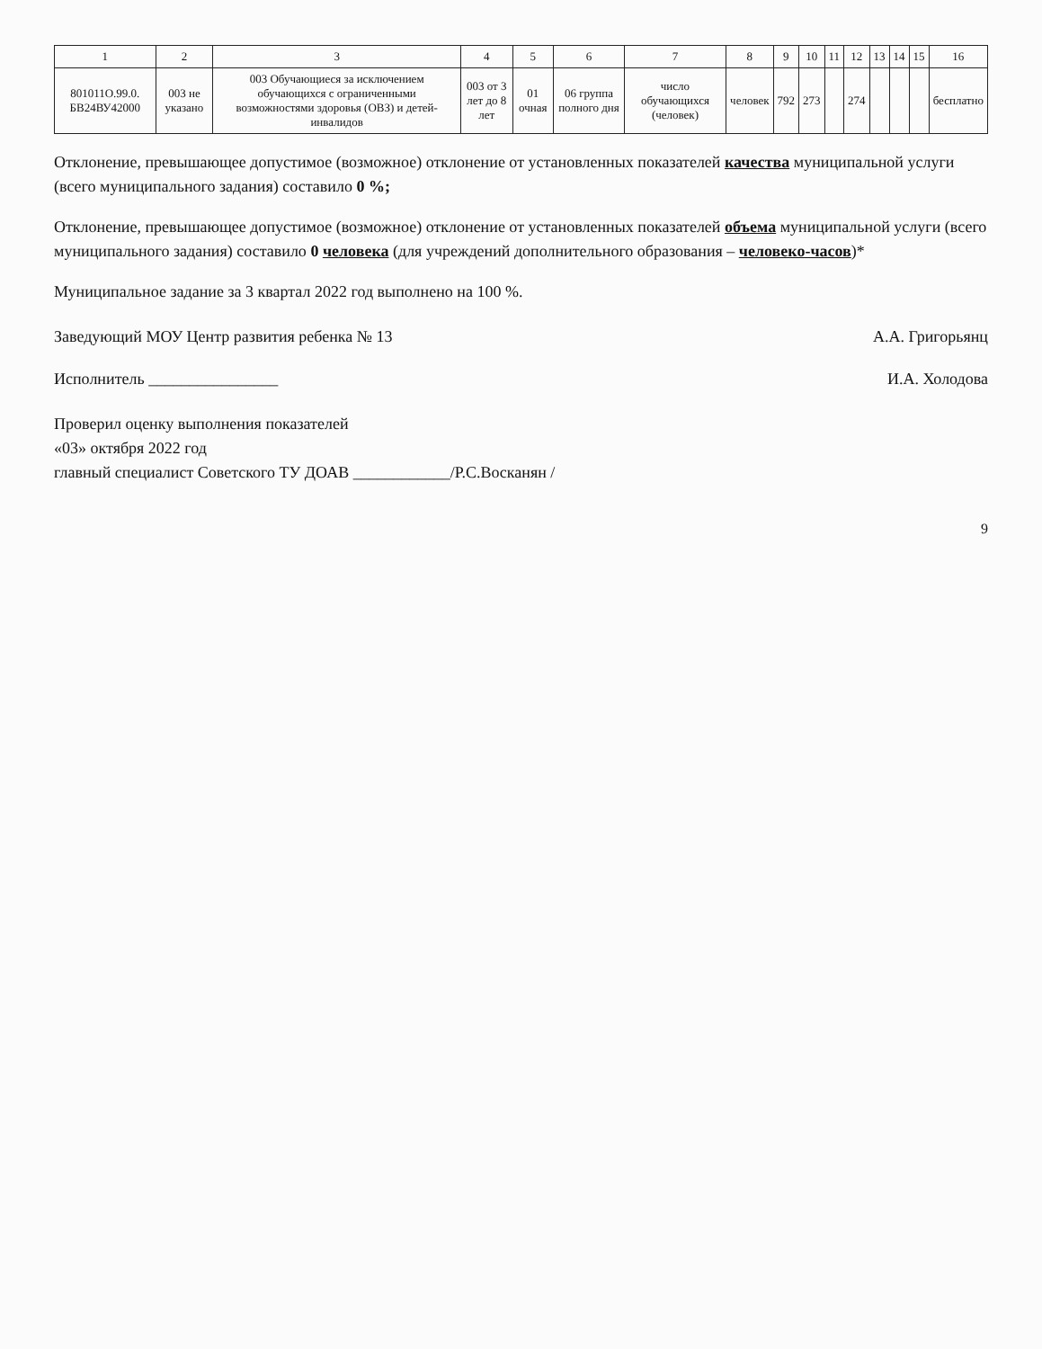| 1 | 2 | 3 | 4 | 5 | 6 | 7 | 8 | 9 | 10 | 11 | 12 | 13 | 14 | 15 | 16 |
| --- | --- | --- | --- | --- | --- | --- | --- | --- | --- | --- | --- | --- | --- | --- | --- |
| 801011О.99.0. БВ24ВУ42000 | 003 не указано | 003 Обучающиеся за исключением обучающихся с ограниченными возможностями здоровья (ОВЗ) и детей-инвалидов | 003 от 3 лет до 8 лет | 01 очная | 06 группа полного дня | число обучающихся (человек) | человек | 792 | 273 | | 274 | | | | бесплатно |
Отклонение, превышающее допустимое (возможное) отклонение от установленных показателей качества муниципальной услуги (всего муниципального задания) составило 0 %;
Отклонение, превышающее допустимое (возможное) отклонение от установленных показателей объема муниципальной услуги (всего муниципального задания) составило 0 человека (для учреждений дополнительного образования – человеко-часов)*
Муниципальное задание за 3 квартал 2022 год выполнено на 100 %.
Заведующий МОУ Центр развития ребенка № 13 А.А. Григорьянц
Исполнитель ________________ И.А. Холодова
Проверил оценку выполнения показателей
«03» октября 2022 год
главный специалист Советского ТУ ДОАВ ____________/Р.С.Восканян /
9